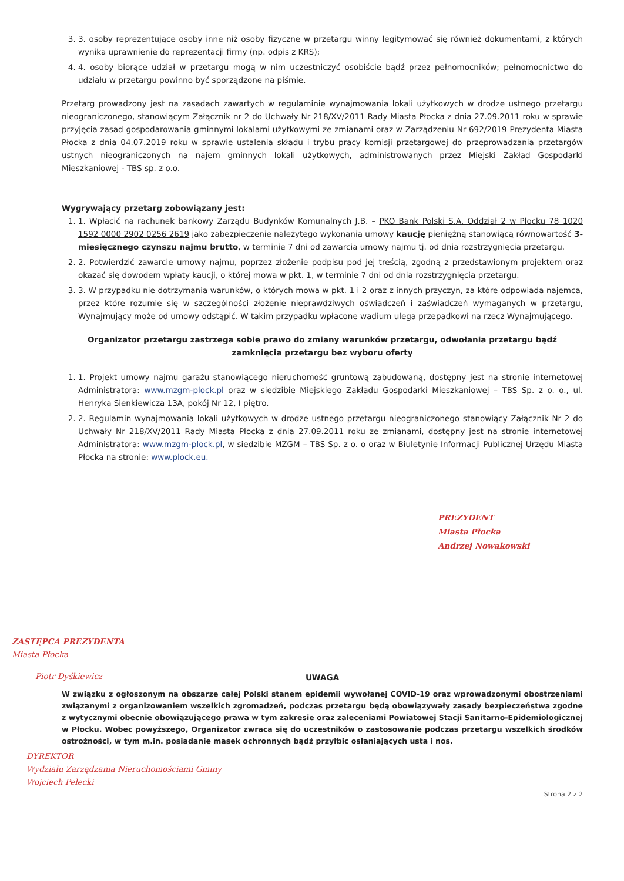3. 3. osoby reprezentujące osoby inne niż osoby fizyczne w przetargu winny legitymować się również dokumentami, z których wynika uprawnienie do reprezentacji firmy (np. odpis z KRS);
4. 4. osoby biorące udział w przetargu mogą w nim uczestniczyć osobiście bądź przez pełnomocników; pełnomocnictwo do udziału w przetargu powinno być sporządzone na piśmie.
Przetarg prowadzony jest na zasadach zawartych w regulaminie wynajmowania lokali użytkowych w drodze ustnego przetargu nieograniczonego, stanowiącym Załącznik nr 2 do Uchwały Nr 218/XV/2011 Rady Miasta Płocka z dnia 27.09.2011 roku w sprawie przyjęcia zasad gospodarowania gminnymi lokalami użytkowymi ze zmianami oraz w Zarządzeniu Nr 692/2019 Prezydenta Miasta Płocka z dnia 04.07.2019 roku w sprawie ustalenia składu i trybu pracy komisji przetargowej do przeprowadzania przetargów ustnych nieograniczonych na najem gminnych lokali użytkowych, administrowanych przez Miejski Zakład Gospodarki Mieszkaniowej - TBS sp. z o.o.
Wygrywający przetarg zobowiązany jest:
1. 1. Wpłacić na rachunek bankowy Zarządu Budynków Komunalnych J.B. – PKO Bank Polski S.A. Oddział 2 w Płocku 78 1020 1592 0000 2902 0256 2619 jako zabezpieczenie należytego wykonania umowy kaucję pieniężną stanowiącą równowartość 3-miesięcznego czynszu najmu brutto, w terminie 7 dni od zawarcia umowy najmu tj. od dnia rozstrzygnięcia przetargu.
2. 2. Potwierdzić zawarcie umowy najmu, poprzez złożenie podpisu pod jej treścią, zgodną z przedstawionym projektem oraz okazać się dowodem wpłaty kaucji, o której mowa w pkt. 1, w terminie 7 dni od dnia rozstrzygnięcia przetargu.
3. 3. W przypadku nie dotrzymania warunków, o których mowa w pkt. 1 i 2 oraz z innych przyczyn, za które odpowiada najemca, przez które rozumie się w szczególności złożenie nieprawdziwych oświadczeń i zaświadczeń wymaganych w przetargu, Wynajmujący może od umowy odstąpić. W takim przypadku wpłacone wadium ulega przepadkowi na rzecz Wynajmującego.
Organizator przetargu zastrzega sobie prawo do zmiany warunków przetargu, odwołania przetargu bądź zamknięcia przetargu bez wyboru oferty
1. 1. Projekt umowy najmu garażu stanowiącego nieruchomość gruntową zabudowaną, dostępny jest na stronie internetowej Administratora: www.mzgm-plock.pl oraz w siedzibie Miejskiego Zakładu Gospodarki Mieszkaniowej – TBS Sp. z o. o., ul. Henryka Sienkiewicza 13A, pokój Nr 12, I piętro.
2. 2. Regulamin wynajmowania lokali użytkowych w drodze ustnego przetargu nieograniczonego stanowiący Załącznik Nr 2 do Uchwały Nr 218/XV/2011 Rady Miasta Płocka z dnia 27.09.2011 roku ze zmianami, dostępny jest na stronie internetowej Administratora: www.mzgm-plock.pl, w siedzibie MZGM – TBS Sp. z o. o oraz w Biuletynie Informacji Publicznej Urzędu Miasta Płocka na stronie: www.plock.eu.
PREZYDENT
Miasta Płocka
Andrzej Nowakowski
ZASTĘPCA PREZYDENTA
Miasta Płocka
Piotr Dyśkiewicz
UWAGA
W związku z ogłoszonym na obszarze całej Polski stanem epidemii wywołanej COVID-19 oraz wprowadzonymi obostrzeniami związanymi z organizowaniem wszelkich zgromadzeń, podczas przetargu będą obowiązywały zasady bezpieczeństwa zgodne z wytycznymi obecnie obowiązującego prawa w tym zakresie oraz zaleceniami Powiatowej Stacji Sanitarno-Epidemiologicznej w Płocku. Wobec powyższego, Organizator zwraca się do uczestników o zastosowanie podczas przetargu wszelkich środków ostrożności, w tym m.in. posiadanie masek ochronnych bądź przyłbic osłaniających usta i nos.
DYREKTOR
Wydziału Zarządzania Nieruchomościami Gminy
Wojciech Pełecki
Strona 2 z 2